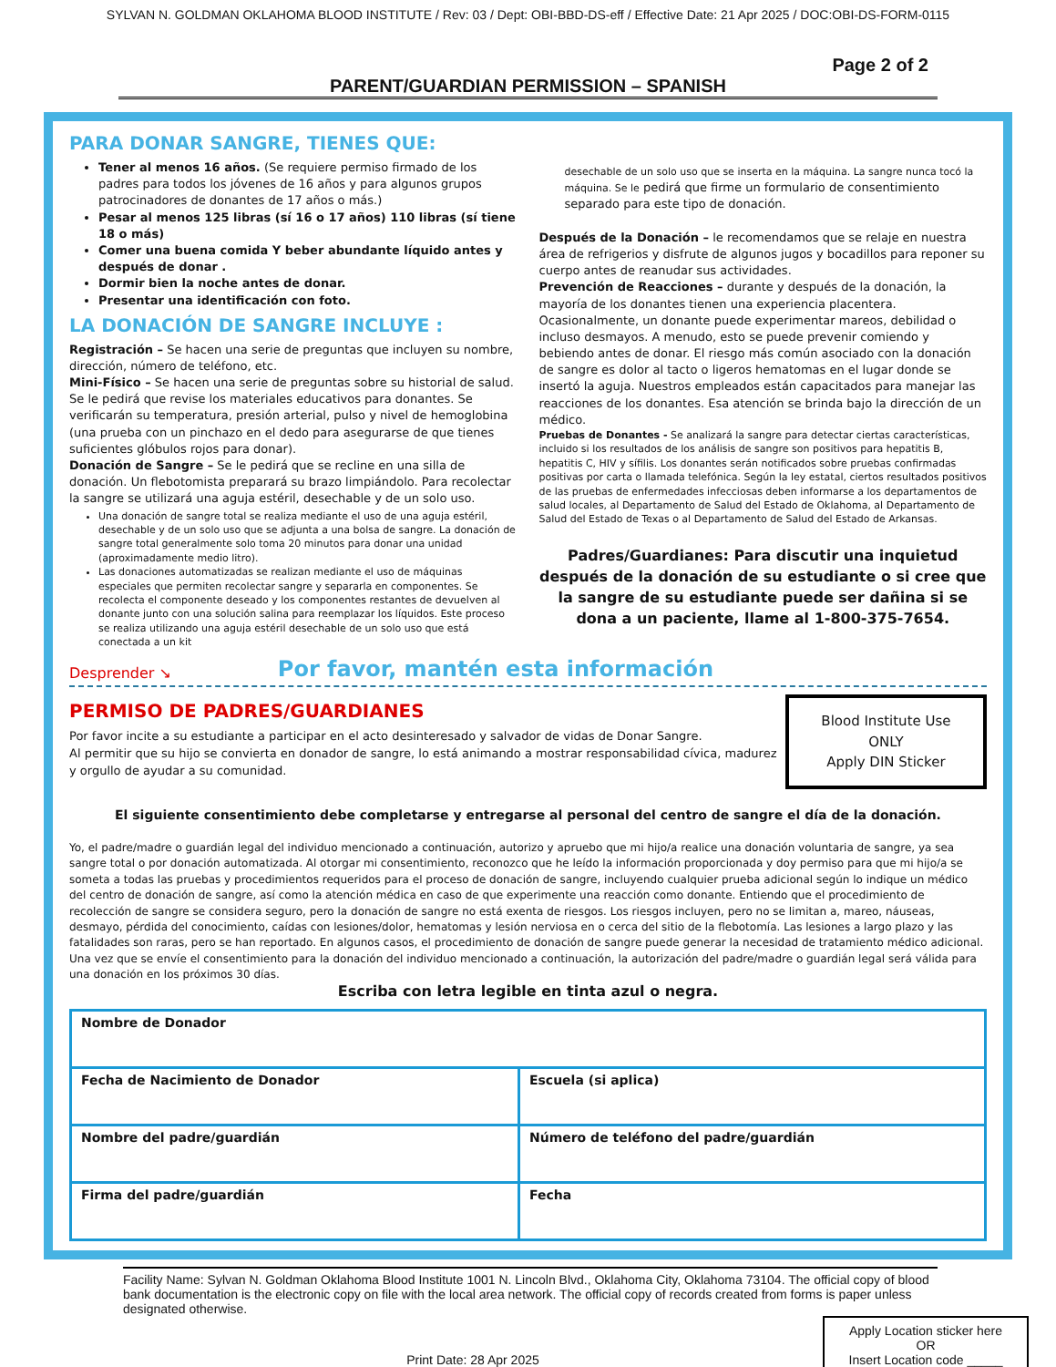SYLVAN N. GOLDMAN OKLAHOMA BLOOD INSTITUTE / Rev: 03 / Dept: OBI-BBD-DS-eff / Effective Date: 21 Apr 2025 / DOC:OBI-DS-FORM-0115
Page 2 of 2
PARENT/GUARDIAN PERMISSION – SPANISH
PARA DONAR SANGRE, TIENES QUE:
Tener al menos 16 años. (Se requiere permiso firmado de los padres para todos los jóvenes de 16 años y para algunos grupos patrocinadores de donantes de 17 años o más.)
Pesar al menos 125 libras (sí 16 o 17 años) 110 libras (sí tiene 18 o más)
Comer una buena comida Y beber abundante líquido antes y después de donar .
Dormir bien la noche antes de donar.
Presentar una identificación con foto.
LA DONACIÓN DE SANGRE INCLUYE :
Registración – Se hacen una serie de preguntas que incluyen su nombre, dirección, número de teléfono, etc.
Mini-Físico – Se hacen una serie de preguntas sobre su historial de salud. Se le pedirá que revise los materiales educativos para donantes. Se verificarán su temperatura, presión arterial, pulso y nivel de hemoglobina (una prueba con un pinchazo en el dedo para asegurarse de que tienes suficientes glóbulos rojos para donar).
Donación de Sangre – Se le pedirá que se recline en una silla de donación. Un flebotomista preparará su brazo limpiándolo. Para recolectar la sangre se utilizará una aguja estéril, desechable y de un solo uso.
Una donación de sangre total se realiza mediante el uso de una aguja estéril, desechable y de un solo uso que se adjunta a una bolsa de sangre. La donación de sangre total generalmente solo toma 20 minutos para donar una unidad (aproximadamente medio litro).
Las donaciones automatizadas se realizan mediante el uso de máquinas especiales que permiten recolectar sangre y separarla en componentes. Se recolecta el componente deseado y los componentes restantes de devuelven al donante junto con una solución salina para reemplazar los líquidos. Este proceso se realiza utilizando una aguja estéril desechable de un solo uso que está conectada a un kit
desechable de un solo uso que se inserta en la máquina. La sangre nunca tocó la máquina. Se le pedirá que firme un formulario de consentimiento separado para este tipo de donación.
Después de la Donación – le recomendamos que se relaje en nuestra área de refrigerios y disfrute de algunos jugos y bocadillos para reponer su cuerpo antes de reanudar sus actividades.
Prevención de Reacciones – durante y después de la donación, la mayoría de los donantes tienen una experiencia placentera. Ocasionalmente, un donante puede experimentar mareos, debilidad o incluso desmayos. A menudo, esto se puede prevenir comiendo y bebiendo antes de donar. El riesgo más común asociado con la donación de sangre es dolor al tacto o ligeros hematomas en el lugar donde se insertó la aguja. Nuestros empleados están capacitados para manejar las reacciones de los donantes. Esa atención se brinda bajo la dirección de un médico.
Pruebas de Donantes - Se analizará la sangre para detectar ciertas características, incluido si los resultados de los análisis de sangre son positivos para hepatitis B, hepatitis C, HIV y sífilis. Los donantes serán notificados sobre pruebas confirmadas positivas por carta o llamada telefónica. Según la ley estatal, ciertos resultados positivos de las pruebas de enfermedades infecciosas deben informarse a los departamentos de salud locales, al Departamento de Salud del Estado de Oklahoma, al Departamento de Salud del Estado de Texas o al Departamento de Salud del Estado de Arkansas.
Padres/Guardianes: Para discutir una inquietud después de la donación de su estudiante o si cree que la sangre de su estudiante puede ser dañina si se dona a un paciente, llame al 1-800-375-7654.
Desprender ↘ Por favor, mantén esta información
PERMISO DE PADRES/GUARDIANES
Por favor incite a su estudiante a participar en el acto desinteresado y salvador de vidas de Donar Sangre.
Al permitir que su hijo se convierta en donador de sangre, lo está animando a mostrar responsabilidad cívica, madurez y orgullo de ayudar a su comunidad.
Blood Institute Use ONLY
Apply DIN Sticker
El siguiente consentimiento debe completarse y entregarse al personal del centro de sangre el día de la donación.
Yo, el padre/madre o guardián legal del individuo mencionado a continuación, autorizo y apruebo que mi hijo/a realice una donación voluntaria de sangre, ya sea sangre total o por donación automatizada. Al otorgar mi consentimiento, reconozco que he leído la información proporcionada y doy permiso para que mi hijo/a se someta a todas las pruebas y procedimientos requeridos para el proceso de donación de sangre, incluyendo cualquier prueba adicional según lo indique un médico del centro de donación de sangre, así como la atención médica en caso de que experimente una reacción como donante. Entiendo que el procedimiento de recolección de sangre se considera seguro, pero la donación de sangre no está exenta de riesgos. Los riesgos incluyen, pero no se limitan a, mareo, náuseas, desmayo, pérdida del conocimiento, caídas con lesiones/dolor, hematomas y lesión nerviosa en o cerca del sitio de la flebotomía. Las lesiones a largo plazo y las fatalidades son raras, pero se han reportado. En algunos casos, el procedimiento de donación de sangre puede generar la necesidad de tratamiento médico adicional. Una vez que se envíe el consentimiento para la donación del individuo mencionado a continuación, la autorización del padre/madre o guardián legal será válida para una donación en los próximos 30 días.
Escriba con letra legible en tinta azul o negra.
| Nombre de Donador | |
| Fecha de Nacimiento de Donador | Escuela (si aplica) |
| Nombre del padre/guardián | Número de teléfono del padre/guardián |
| Firma del padre/guardián | Fecha |
Facility Name: Sylvan N. Goldman Oklahoma Blood Institute 1001 N. Lincoln Blvd., Oklahoma City, Oklahoma 73104. The official copy of blood bank documentation is the electronic copy on file with the local area network. The official copy of records created from forms is paper unless designated otherwise.
Apply Location sticker here
OR
Insert Location code _____
Print Date: 28 Apr 2025